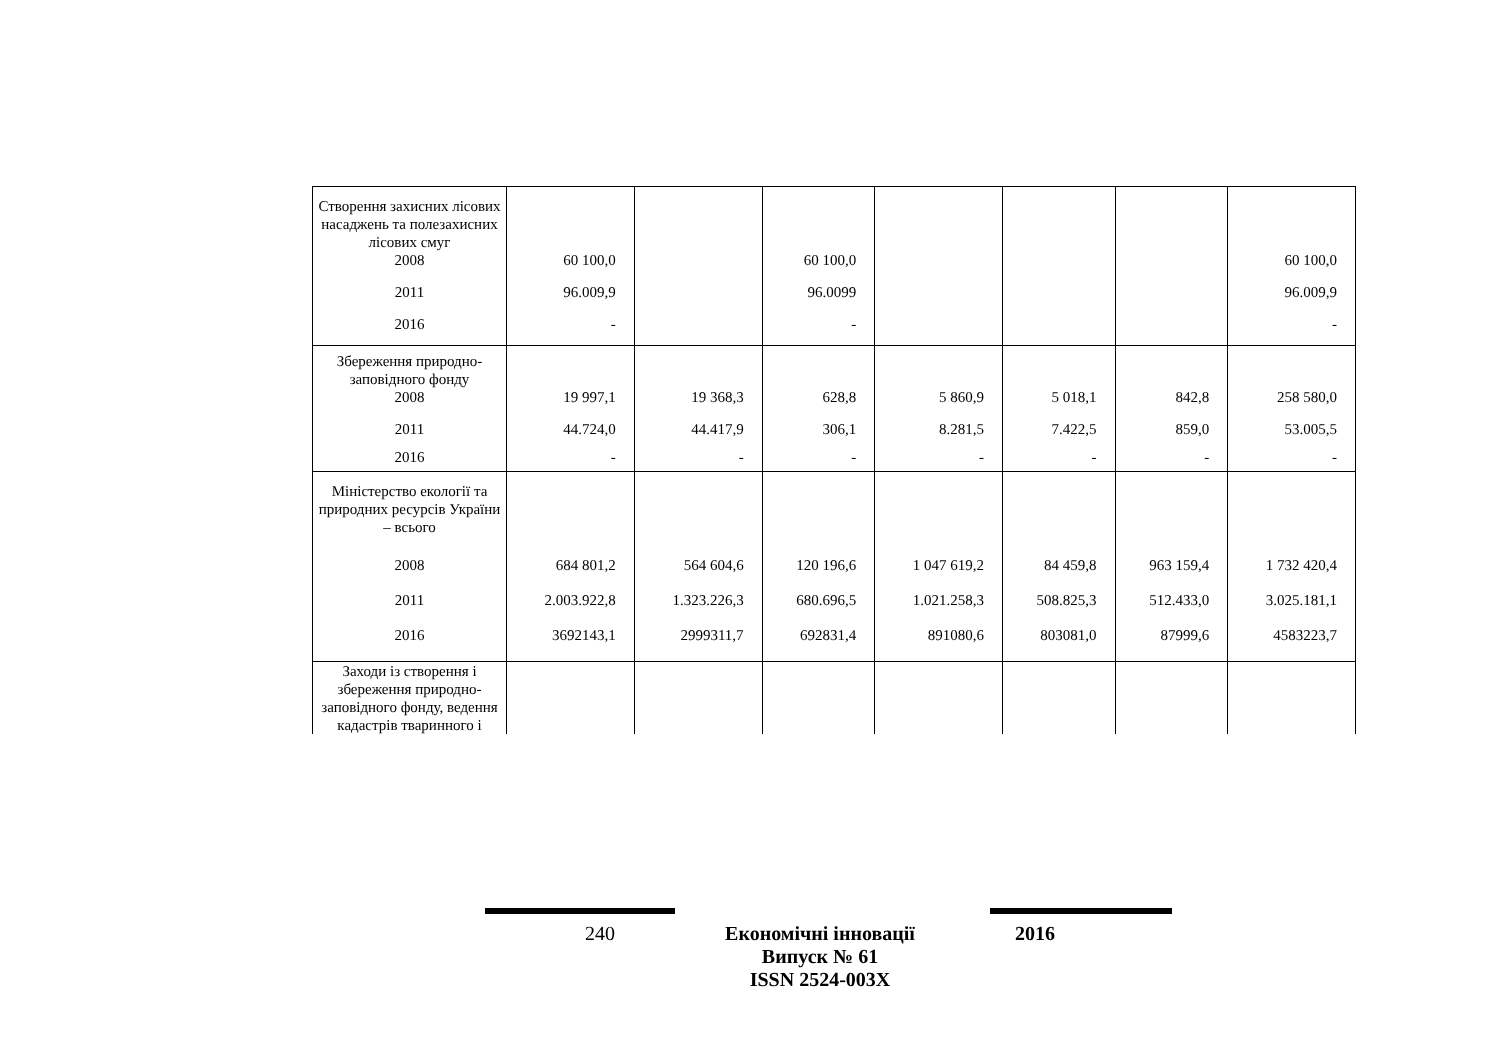| Створення захисних лісових насаджень та полезахисних лісових смуг | | | | | | | |
| 2008 | 60 100,0 | | 60 100,0 | | | | 60 100,0 |
| 2011 | 96.009,9 | | 96.0099 | | | | 96.009,9 |
| 2016 | - | | - | | | | - |
| Збереження природно-заповідного фонду | | | | | | | |
| 2008 | 19 997,1 | 19 368,3 | 628,8 | 5 860,9 | 5 018,1 | 842,8 | 258 580,0 |
| 2011 | 44.724,0 | 44.417,9 | 306,1 | 8.281,5 | 7.422,5 | 859,0 | 53.005,5 |
| 2016 | - | - | - | - | - | - | - |
| Міністерство екології та природних ресурсів України – всього | | | | | | | |
| 2008 | 684 801,2 | 564 604,6 | 120 196,6 | 1 047 619,2 | 84 459,8 | 963 159,4 | 1 732 420,4 |
| 2011 | 2.003.922,8 | 1.323.226,3 | 680.696,5 | 1.021.258,3 | 508.825,3 | 512.433,0 | 3.025.181,1 |
| 2016 | 3692143,1 | 2999311,7 | 692831,4 | 891080,6 | 803081,0 | 87999,6 | 4583223,7 |
| Заходи із створення і збереження природно-заповідного фонду, ведення кадастрів тваринного і | | | | | | | |
240 Економічні інновації
Випуск № 61
ISSN 2524-003X
2016